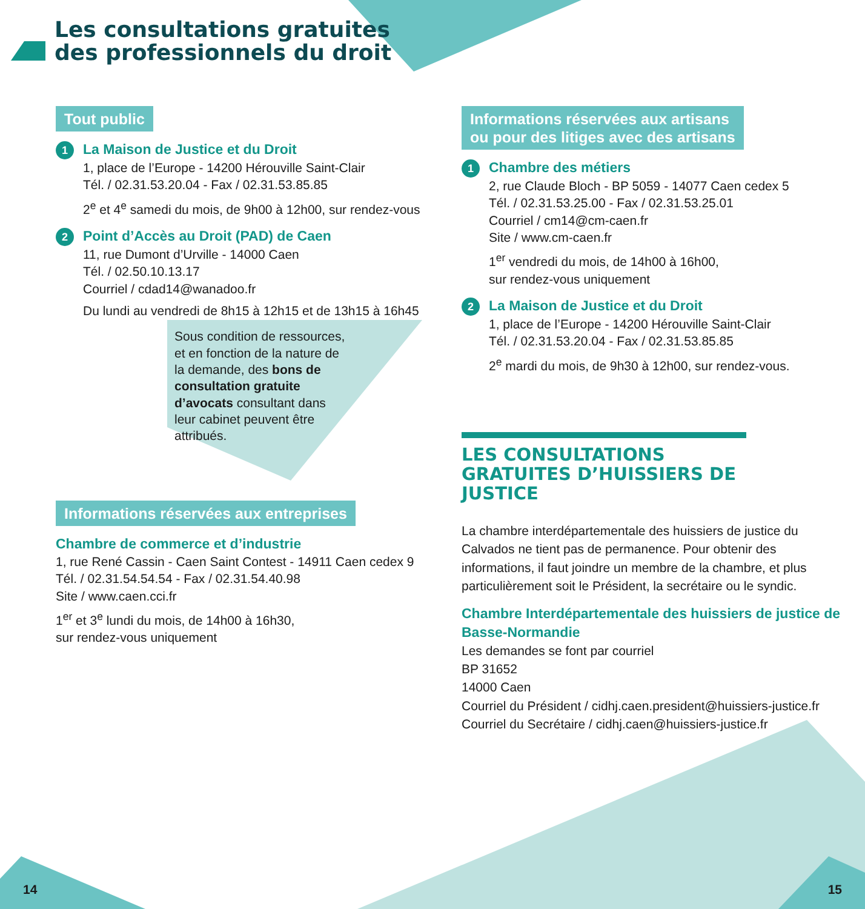Les consultations gratuites
des professionnels du droit
Tout public
1 La Maison de Justice et du Droit
1, place de l’Europe - 14200 Hérouville Saint-Clair
Tél. / 02.31.53.20.04 - Fax / 02.31.53.85.85
2<sup>e</sup> et 4<sup>e</sup> samedi du mois, de 9h00 à 12h00, sur rendez-vous
2 Point d’Accès au Droit (PAD) de Caen
11, rue Dumont d’Urville - 14000 Caen
Tél. / 02.50.10.13.17
Courriel / cdad14@wanadoo.fr
Du lundi au vendredi de 8h15 à 12h15 et de 13h15 à 16h45
Sous condition de ressources, et en fonction de la nature de la demande, des bons de consultation gratuite d’avocats consultant dans leur cabinet peuvent être attribués.
Informations réservées aux entreprises
Chambre de commerce et d’industrie
1, rue René Cassin - Caen Saint Contest - 14911 Caen cedex 9
Tél. / 02.31.54.54.54 - Fax / 02.31.54.40.98
Site / www.caen.cci.fr
1<sup>er</sup> et 3<sup>e</sup> lundi du mois, de 14h00 à 16h30,
sur rendez-vous uniquement
Informations réservées aux artisans
ou pour des litiges avec des artisans
1 Chambre des métiers
2, rue Claude Bloch - BP 5059 - 14077 Caen cedex 5
Tél. / 02.31.53.25.00 - Fax / 02.31.53.25.01
Courriel / cm14@cm-caen.fr
Site / www.cm-caen.fr
1<sup>er</sup> vendredi du mois, de 14h00 à 16h00,
sur rendez-vous uniquement
2 La Maison de Justice et du Droit
1, place de l’Europe - 14200 Hérouville Saint-Clair
Tél. / 02.31.53.20.04 - Fax / 02.31.53.85.85
2<sup>e</sup> mardi du mois, de 9h30 à 12h00, sur rendez-vous.
LES CONSULTATIONS GRATUITES D’HUISSIERS DE JUSTICE
La chambre interdépartementale des huissiers de justice du Calvados ne tient pas de permanence. Pour obtenir des informations, il faut joindre un membre de la chambre, et plus particulièrement soit le Président, la secrétaire ou le syndic.
Chambre Interdépartementale des huissiers de justice de Basse-Normandie
Les demandes se font par courriel
BP 31652
14000 Caen
Courriel du Président / cidhj.caen.president@huissiers-justice.fr
Courriel du Secrétaire / cidhj.caen@huissiers-justice.fr
14 15